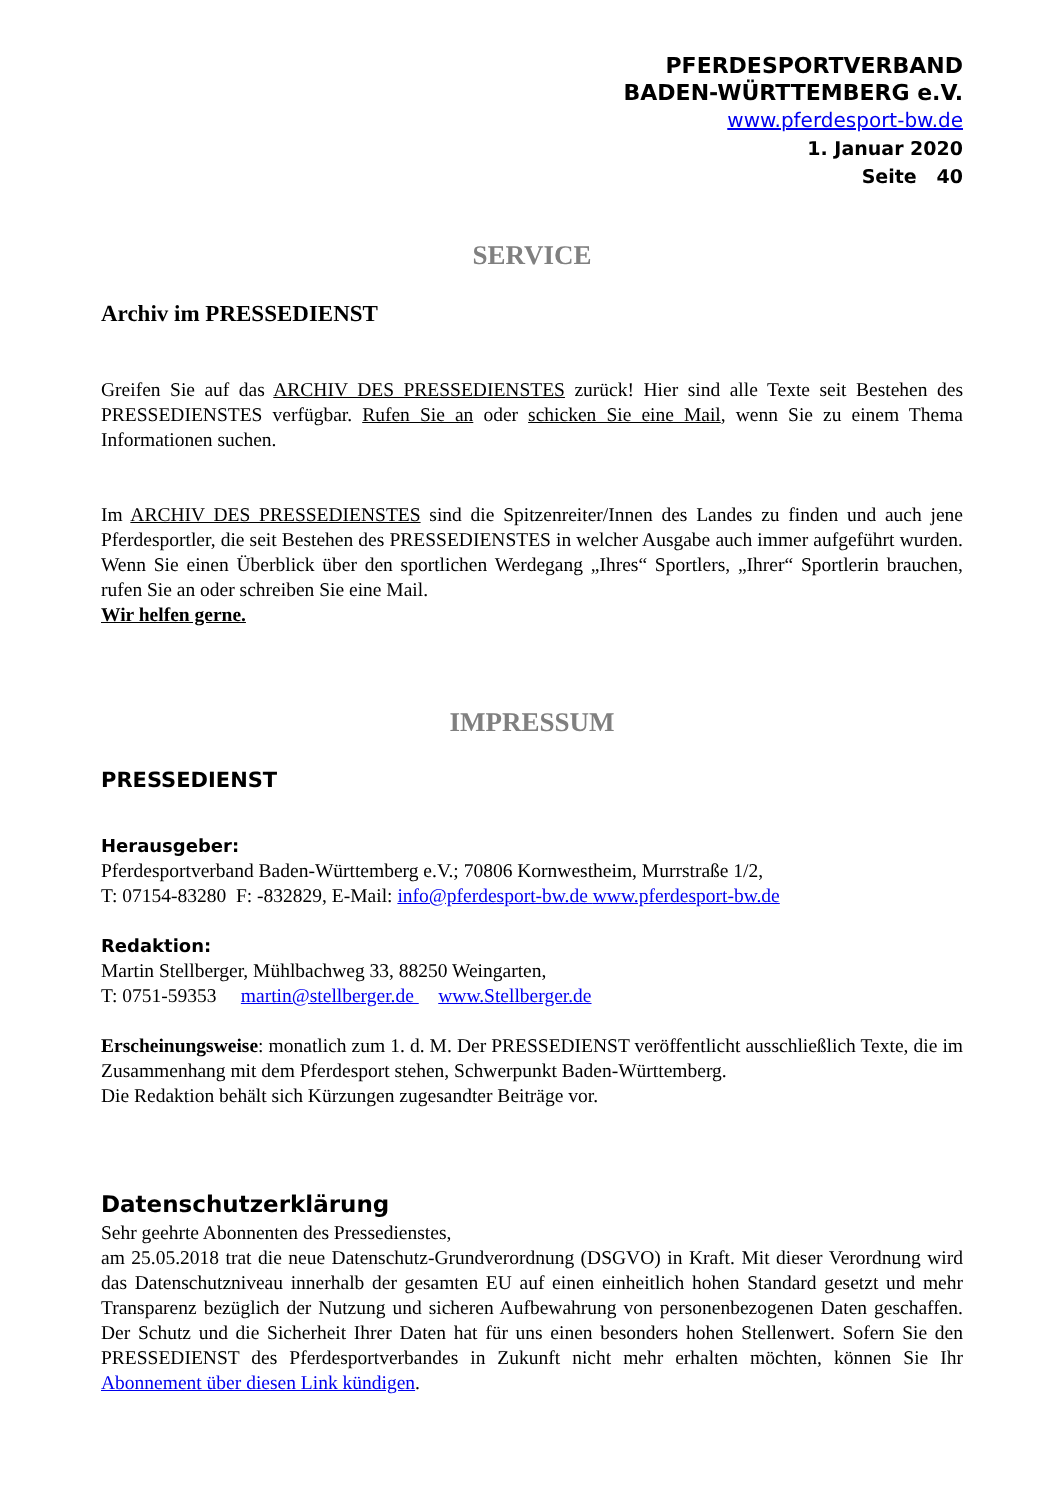PFERDESPORTVERBAND
BADEN-WÜRTTEMBERG e.V.
www.pferdesport-bw.de
1. Januar 2020
Seite 40
SERVICE
Archiv im PRESSEDIENST
Greifen Sie auf das ARCHIV DES PRESSEDIENSTES zurück! Hier sind alle Texte seit Bestehen des PRESSEDIENSTES verfügbar. Rufen Sie an oder schicken Sie eine Mail, wenn Sie zu einem Thema Informationen suchen.
Im ARCHIV DES PRESSEDIENSTES sind die Spitzenreiter/Innen des Landes zu finden und auch jene Pferdesportler, die seit Bestehen des PRESSEDIENSTES in welcher Ausgabe auch immer aufgeführt wurden. Wenn Sie einen Überblick über den sportlichen Werdegang „Ihres“ Sportlers, „Ihrer“ Sportlerin brauchen, rufen Sie an oder schreiben Sie eine Mail.
Wir helfen gerne.
IMPRESSUM
PRESSEDIENST
Herausgeber:
Pferdesportverband Baden-Württemberg e.V.; 70806 Kornwestheim, Murrstraße 1/2,
T: 07154-83280 F: -832829, E-Mail: info@pferdesport-bw.de www.pferdesport-bw.de
Redaktion:
Martin Stellberger, Mühlbachweg 33, 88250 Weingarten,
T: 0751-59353 martin@stellberger.de www.Stellberger.de
Erscheinungsweise: monatlich zum 1. d. M. Der PRESSEDIENST veröffentlicht ausschließlich Texte, die im Zusammenhang mit dem Pferdesport stehen, Schwerpunkt Baden-Württemberg.
Die Redaktion behält sich Kürzungen zugesandter Beiträge vor.
Datenschutzerklärung
Sehr geehrte Abonnenten des Pressedienstes,
am 25.05.2018 trat die neue Datenschutz-Grundverordnung (DSGVO) in Kraft. Mit dieser Verordnung wird das Datenschutzniveau innerhalb der gesamten EU auf einen einheitlich hohen Standard gesetzt und mehr Transparenz bezüglich der Nutzung und sicheren Aufbewahrung von personenbezogenen Daten geschaffen. Der Schutz und die Sicherheit Ihrer Daten hat für uns einen besonders hohen Stellenwert. Sofern Sie den PRESSEDIENST des Pferdesportverbandes in Zukunft nicht mehr erhalten möchten, können Sie Ihr Abonnement über diesen Link kündigen.